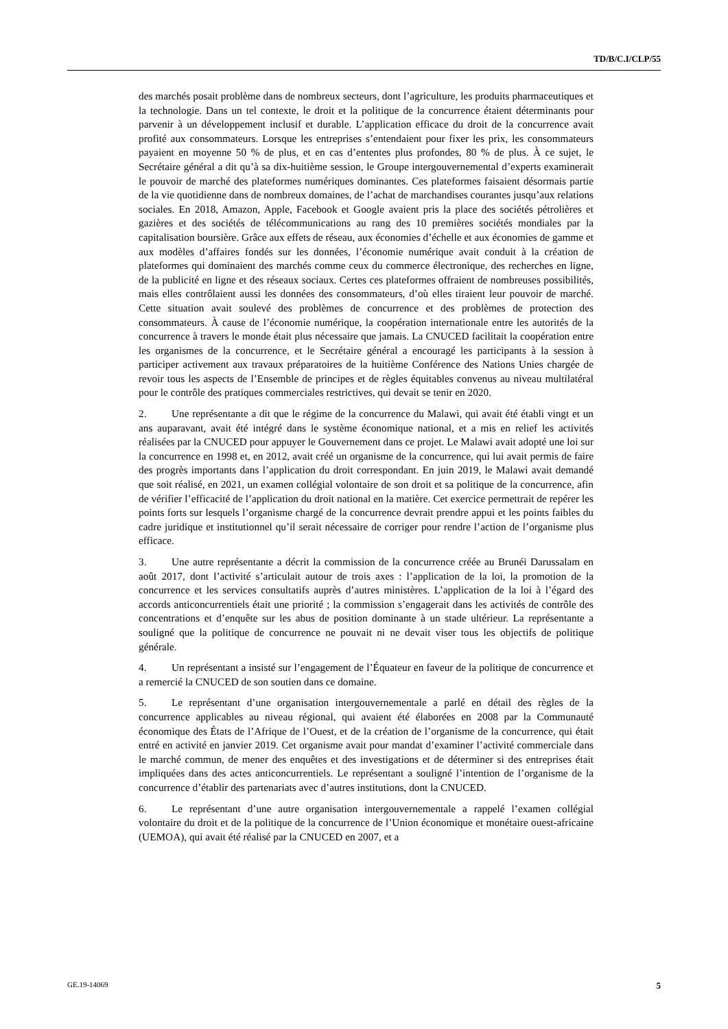TD/B/C.I/CLP/55
des marchés posait problème dans de nombreux secteurs, dont l’agriculture, les produits pharmaceutiques et la technologie. Dans un tel contexte, le droit et la politique de la concurrence étaient déterminants pour parvenir à un développement inclusif et durable. L’application efficace du droit de la concurrence avait profité aux consommateurs. Lorsque les entreprises s’entendaient pour fixer les prix, les consommateurs payaient en moyenne 50 % de plus, et en cas d’ententes plus profondes, 80 % de plus. À ce sujet, le Secrétaire général a dit qu’à sa dix-huitième session, le Groupe intergouvernemental d’experts examinerait le pouvoir de marché des plateformes numériques dominantes. Ces plateformes faisaient désormais partie de la vie quotidienne dans de nombreux domaines, de l’achat de marchandises courantes jusqu’aux relations sociales. En 2018, Amazon, Apple, Facebook et Google avaient pris la place des sociétés pétrolières et gazières et des sociétés de télécommunications au rang des 10 premières sociétés mondiales par la capitalisation boursière. Grâce aux effets de réseau, aux économies d’échelle et aux économies de gamme et aux modèles d’affaires fondés sur les données, l’économie numérique avait conduit à la création de plateformes qui dominaient des marchés comme ceux du commerce électronique, des recherches en ligne, de la publicité en ligne et des réseaux sociaux. Certes ces plateformes offraient de nombreuses possibilités, mais elles contrôlaient aussi les données des consommateurs, d’où elles tiraient leur pouvoir de marché. Cette situation avait soulevé des problèmes de concurrence et des problèmes de protection des consommateurs. À cause de l’économie numérique, la coopération internationale entre les autorités de la concurrence à travers le monde était plus nécessaire que jamais. La CNUCED facilitait la coopération entre les organismes de la concurrence, et le Secrétaire général a encouragé les participants à la session à participer activement aux travaux préparatoires de la huitième Conférence des Nations Unies chargée de revoir tous les aspects de l’Ensemble de principes et de règles équitables convenus au niveau multilatéral pour le contrôle des pratiques commerciales restrictives, qui devait se tenir en 2020.
2. Une représentante a dit que le régime de la concurrence du Malawi, qui avait été établi vingt et un ans auparavant, avait été intégré dans le système économique national, et a mis en relief les activités réalisées par la CNUCED pour appuyer le Gouvernement dans ce projet. Le Malawi avait adopté une loi sur la concurrence en 1998 et, en 2012, avait créé un organisme de la concurrence, qui lui avait permis de faire des progrès importants dans l’application du droit correspondant. En juin 2019, le Malawi avait demandé que soit réalisé, en 2021, un examen collégial volontaire de son droit et sa politique de la concurrence, afin de vérifier l’efficacité de l’application du droit national en la matière. Cet exercice permettrait de repérer les points forts sur lesquels l’organisme chargé de la concurrence devrait prendre appui et les points faibles du cadre juridique et institutionnel qu’il serait nécessaire de corriger pour rendre l’action de l’organisme plus efficace.
3. Une autre représentante a décrit la commission de la concurrence créée au Brunéi Darussalam en août 2017, dont l’activité s’articulait autour de trois axes : l’application de la loi, la promotion de la concurrence et les services consultatifs auprès d’autres ministères. L’application de la loi à l’égard des accords anticoncurrentiels était une priorité ; la commission s’engagerait dans les activités de contrôle des concentrations et d’enquête sur les abus de position dominante à un stade ultérieur. La représentante a souligné que la politique de concurrence ne pouvait ni ne devait viser tous les objectifs de politique générale.
4. Un représentant a insisté sur l’engagement de l’Équateur en faveur de la politique de concurrence et a remercié la CNUCED de son soutien dans ce domaine.
5. Le représentant d’une organisation intergouvernementale a parlé en détail des règles de la concurrence applicables au niveau régional, qui avaient été élaborées en 2008 par la Communauté économique des États de l’Afrique de l’Ouest, et de la création de l’organisme de la concurrence, qui était entré en activité en janvier 2019. Cet organisme avait pour mandat d’examiner l’activité commerciale dans le marché commun, de mener des enquêtes et des investigations et de déterminer si des entreprises était impliquées dans des actes anticoncurrentiels. Le représentant a souligné l’intention de l’organisme de la concurrence d’établir des partenariats avec d’autres institutions, dont la CNUCED.
6. Le représentant d’une autre organisation intergouvernementale a rappelé l’examen collégial volontaire du droit et de la politique de la concurrence de l’Union économique et monétaire ouest-africaine (UEMOA), qui avait été réalisé par la CNUCED en 2007, et a
GE.19-14069 5